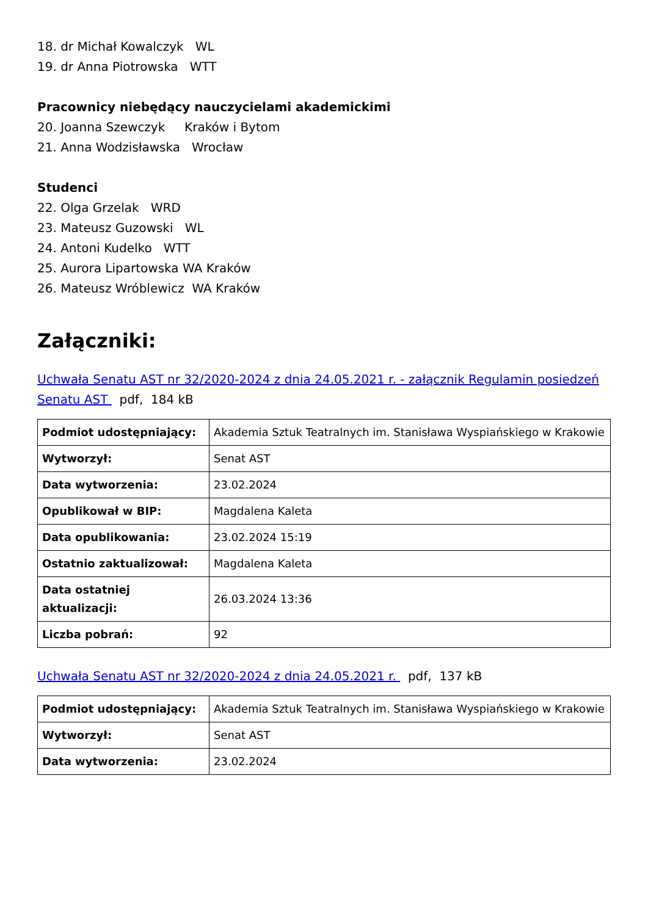18. dr Michał Kowalczyk WL
19. dr Anna Piotrowska WTT
Pracownicy niebędący nauczycielami akademickimi
20. Joanna Szewczyk Kraków i Bytom
21. Anna Wodzisławska Wrocław
Studenci
22. Olga Grzelak WRD
23. Mateusz Guzowski WL
24. Antoni Kudelko WTT
25. Aurora Lipartowska WA Kraków
26. Mateusz Wróblewicz WA Kraków
Załączniki:
Uchwała Senatu AST nr 32/2020-2024 z dnia 24.05.2021 r. - załącznik Regulamin posiedzeń Senatu AST pdf, 184 kB
| Podmiot udostępniający: | Akademia Sztuk Teatralnych im. Stanisława Wyspiańskiego w Krakowie |
| Wytworzył: | Senat AST |
| Data wytworzenia: | 23.02.2024 |
| Opublikował w BIP: | Magdalena Kaleta |
| Data opublikowania: | 23.02.2024 15:19 |
| Ostatnio zaktualizował: | Magdalena Kaleta |
| Data ostatniej aktualizacji: | 26.03.2024 13:36 |
| Liczba pobrań: | 92 |
Uchwała Senatu AST nr 32/2020-2024 z dnia 24.05.2021 r. pdf, 137 kB
| Podmiot udostępniający: | Akademia Sztuk Teatralnych im. Stanisława Wyspiańskiego w Krakowie |
| Wytworzył: | Senat AST |
| Data wytworzenia: | 23.02.2024 |